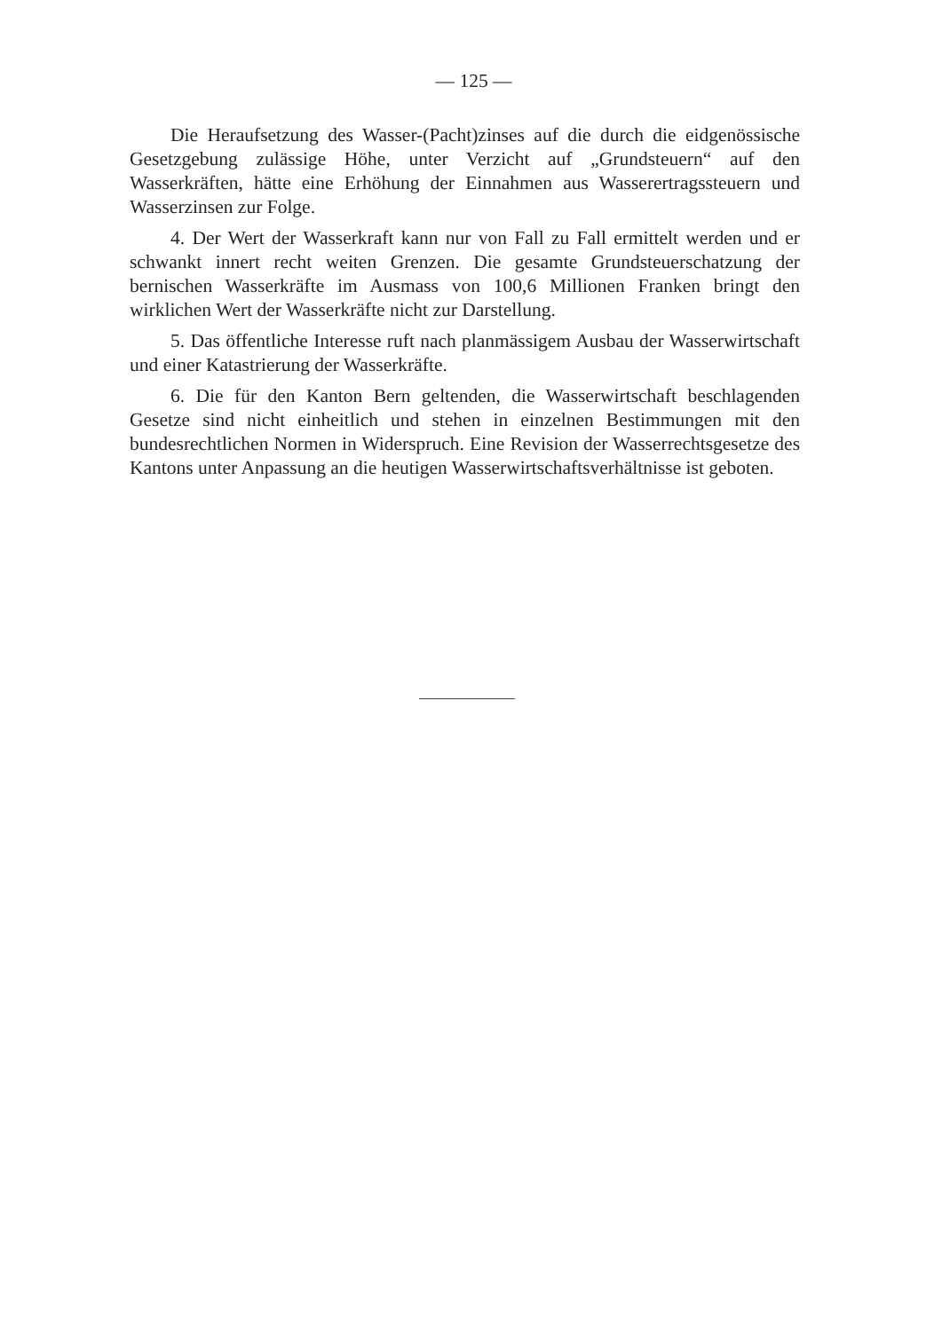— 125 —
Die Heraufsetzung des Wasser-(Pacht)zinses auf die durch die eidgenössische Gesetzgebung zulässige Höhe, unter Verzicht auf „Grundsteuern“ auf den Wasserkräften, hätte eine Erhöhung der Einnahmen aus Wasserertragssteuern und Wasserzinsen zur Folge.
4. Der Wert der Wasserkraft kann nur von Fall zu Fall ermittelt werden und er schwankt innert recht weiten Grenzen. Die gesamte Grundsteuerschatzung der bernischen Wasserkräfte im Ausmass von 100,6 Millionen Franken bringt den wirklichen Wert der Wasserkräfte nicht zur Darstellung.
5. Das öffentliche Interesse ruft nach planmässigem Ausbau der Wasserwirtschaft und einer Katastrierung der Wasserkräfte.
6. Die für den Kanton Bern geltenden, die Wasserwirtschaft beschlagenden Gesetze sind nicht einheitlich und stehen in einzelnen Bestimmungen mit den bundesrechtlichen Normen in Widerspruch. Eine Revision der Wasserrechtsgesetze des Kantons unter Anpassung an die heutigen Wasserwirtschaftsverhältnisse ist geboten.